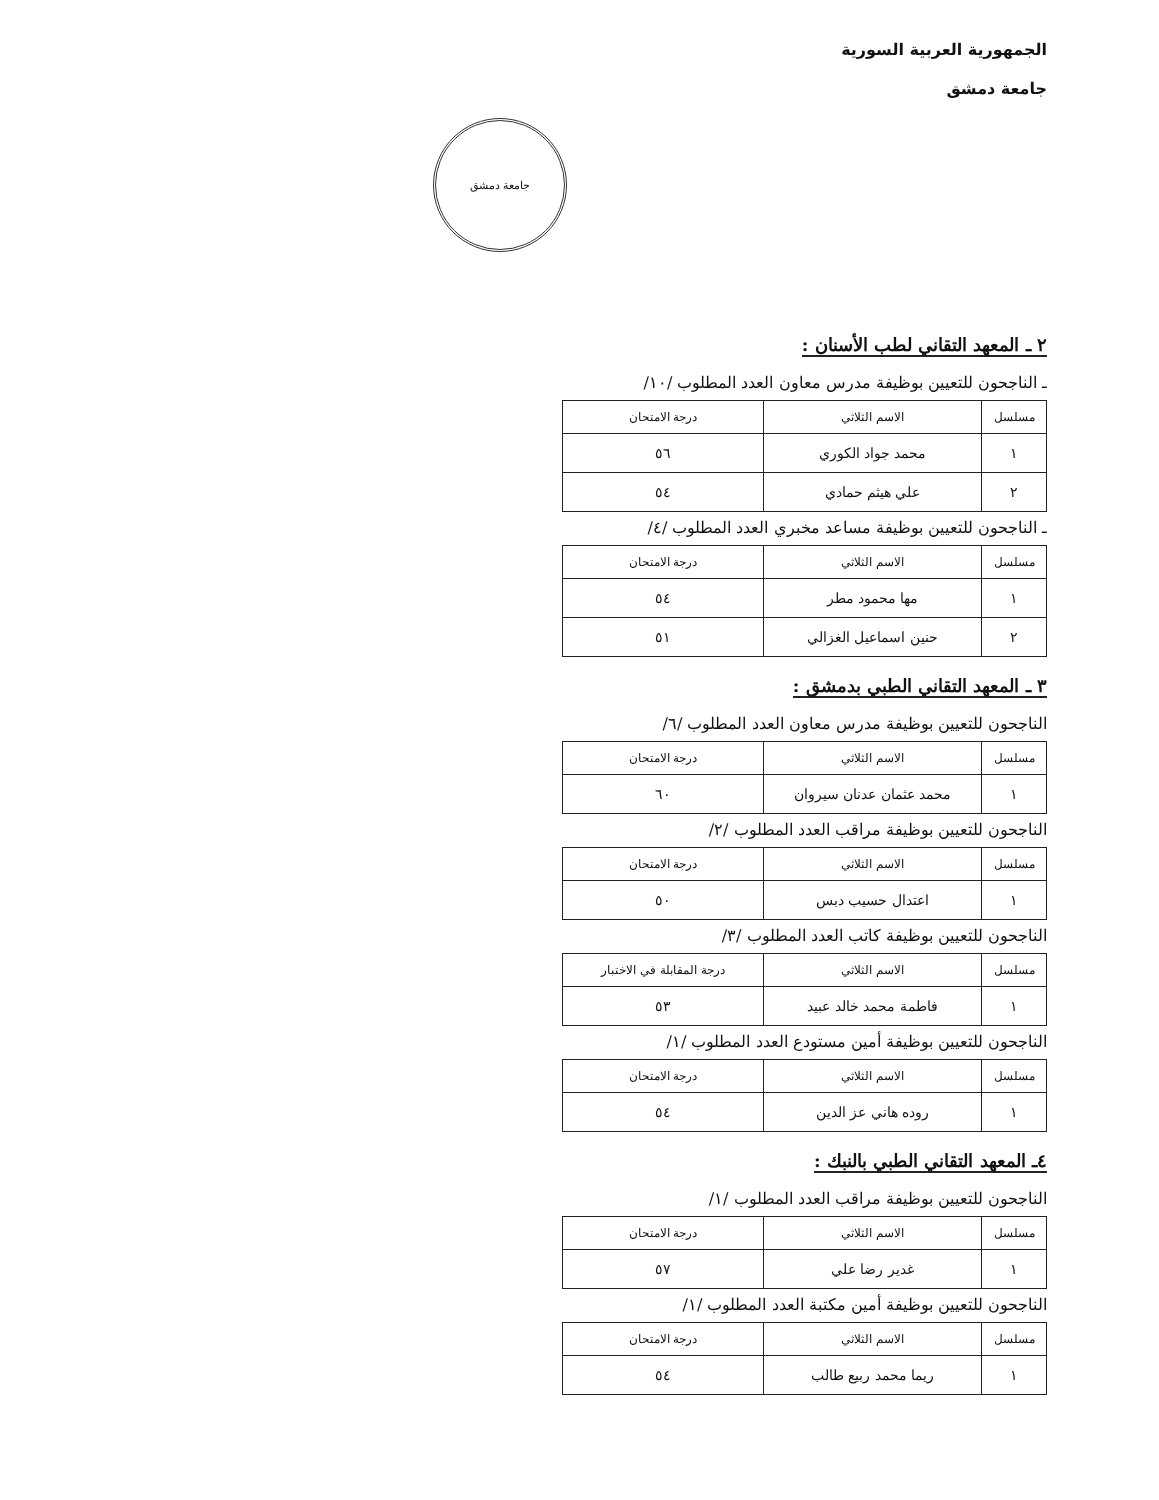الجمهورية العربية السورية
جامعة دمشق
جامعة دمشق
٢ ـ المعهد التقاني لطب الأسنان :
ـ الناجحون للتعيين بوظيفة مدرس معاون العدد المطلوب /١٠/
| مسلسل | الاسم الثلاثي | درجة الامتحان |
| --- | --- | --- |
| ١ | محمد جواد الكوري | ٥٦ |
| ٢ | علي هيثم حمادي | ٥٤ |
ـ الناجحون للتعيين بوظيفة مساعد مخبري العدد المطلوب /٤/
| مسلسل | الاسم الثلاثي | درجة الامتحان |
| --- | --- | --- |
| ١ | مها محمود مطر | ٥٤ |
| ٢ | حنين اسماعيل الغزالي | ٥١ |
٣ ـ المعهد التقاني الطبي بدمشق :
الناجحون للتعيين بوظيفة مدرس معاون العدد المطلوب /٦/
| مسلسل | الاسم الثلاثي | درجة الامتحان |
| --- | --- | --- |
| ١ | محمد عثمان عدنان سيروان | ٦٠ |
الناجحون للتعيين بوظيفة مراقب العدد المطلوب /٢/
| مسلسل | الاسم الثلاثي | درجة الامتحان |
| --- | --- | --- |
| ١ | اعتدال حسيب دبس | ٥٠ |
الناجحون للتعيين بوظيفة كاتب العدد المطلوب /٣/
| مسلسل | الاسم الثلاثي | درجة المقابلة في الاختبار |
| --- | --- | --- |
| ١ | فاطمة محمد خالد عبيد | ٥٣ |
الناجحون للتعيين بوظيفة أمين مستودع العدد المطلوب /١/
| مسلسل | الاسم الثلاثي | درجة الامتحان |
| --- | --- | --- |
| ١ | روده هاني عز الدين | ٥٤ |
٤ـ المعهد التقاني الطبي بالنبك :
الناجحون للتعيين بوظيفة مراقب العدد المطلوب /١/
| مسلسل | الاسم الثلاثي | درجة الامتحان |
| --- | --- | --- |
| ١ | غدير رضا علي | ٥٧ |
الناجحون للتعيين بوظيفة أمين مكتبة العدد المطلوب /١/
| مسلسل | الاسم الثلاثي | درجة الامتحان |
| --- | --- | --- |
| ١ | ريما محمد ربيع طالب | ٥٤ |